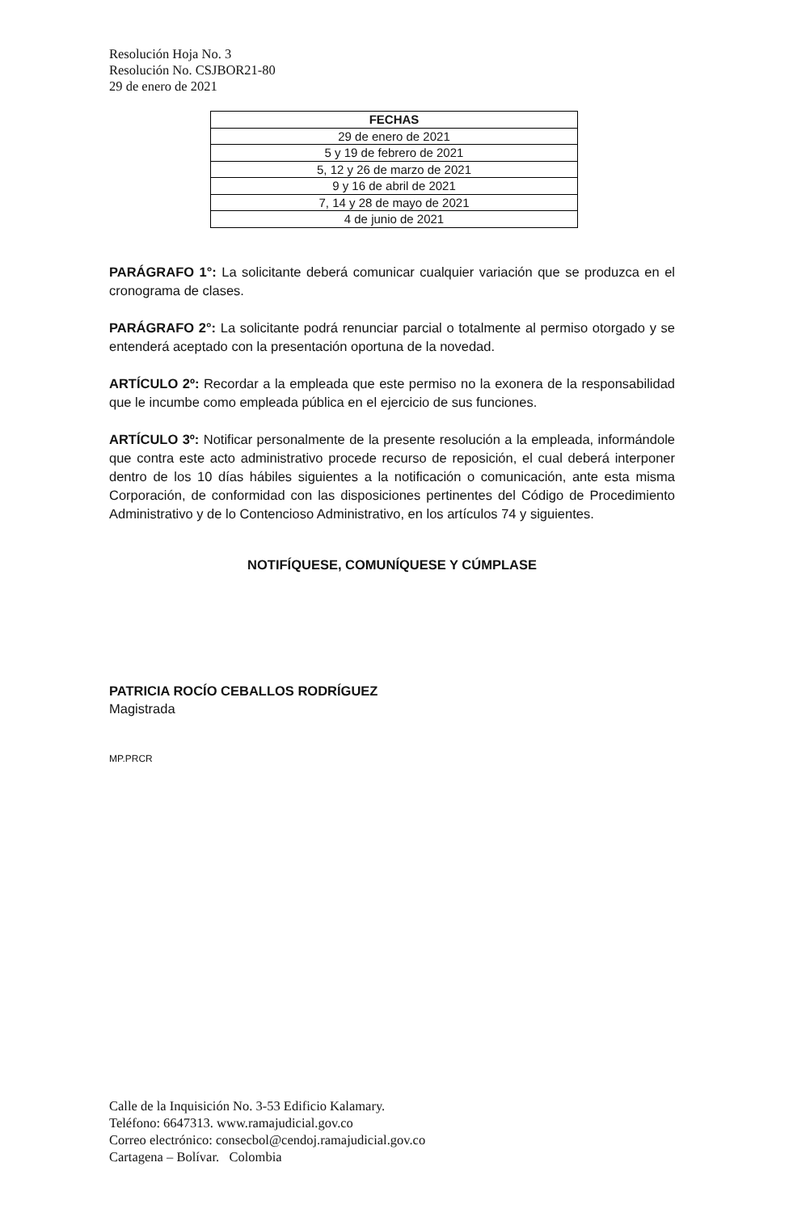Resolución Hoja No. 3
Resolución No. CSJBOR21-80
29 de enero de 2021
| FECHAS |
| --- |
| 29 de enero de 2021 |
| 5 y 19 de febrero de 2021 |
| 5, 12 y 26 de marzo de 2021 |
| 9 y 16 de abril de 2021 |
| 7, 14 y 28 de mayo de 2021 |
| 4 de junio de 2021 |
PARÁGRAFO 1°: La solicitante deberá comunicar cualquier variación que se produzca en el cronograma de clases.
PARÁGRAFO 2°: La solicitante podrá renunciar parcial o totalmente al permiso otorgado y se entenderá aceptado con la presentación oportuna de la novedad.
ARTÍCULO 2º: Recordar a la empleada que este permiso no la exonera de la responsabilidad que le incumbe como empleada pública en el ejercicio de sus funciones.
ARTÍCULO 3º: Notificar personalmente de la presente resolución a la empleada, informándole que contra este acto administrativo procede recurso de reposición, el cual deberá interponer dentro de los 10 días hábiles siguientes a la notificación o comunicación, ante esta misma Corporación, de conformidad con las disposiciones pertinentes del Código de Procedimiento Administrativo y de lo Contencioso Administrativo, en los artículos 74 y siguientes.
NOTIFÍQUESE, COMUNÍQUESE Y CÚMPLASE
PATRICIA ROCÍO CEBALLOS RODRÍGUEZ
Magistrada
MP.PRCR
Calle de la Inquisición No. 3-53 Edificio Kalamary.
Teléfono: 6647313. www.ramajudicial.gov.co
Correo electrónico: consecbol@cendoj.ramajudicial.gov.co
Cartagena – Bolívar. Colombia